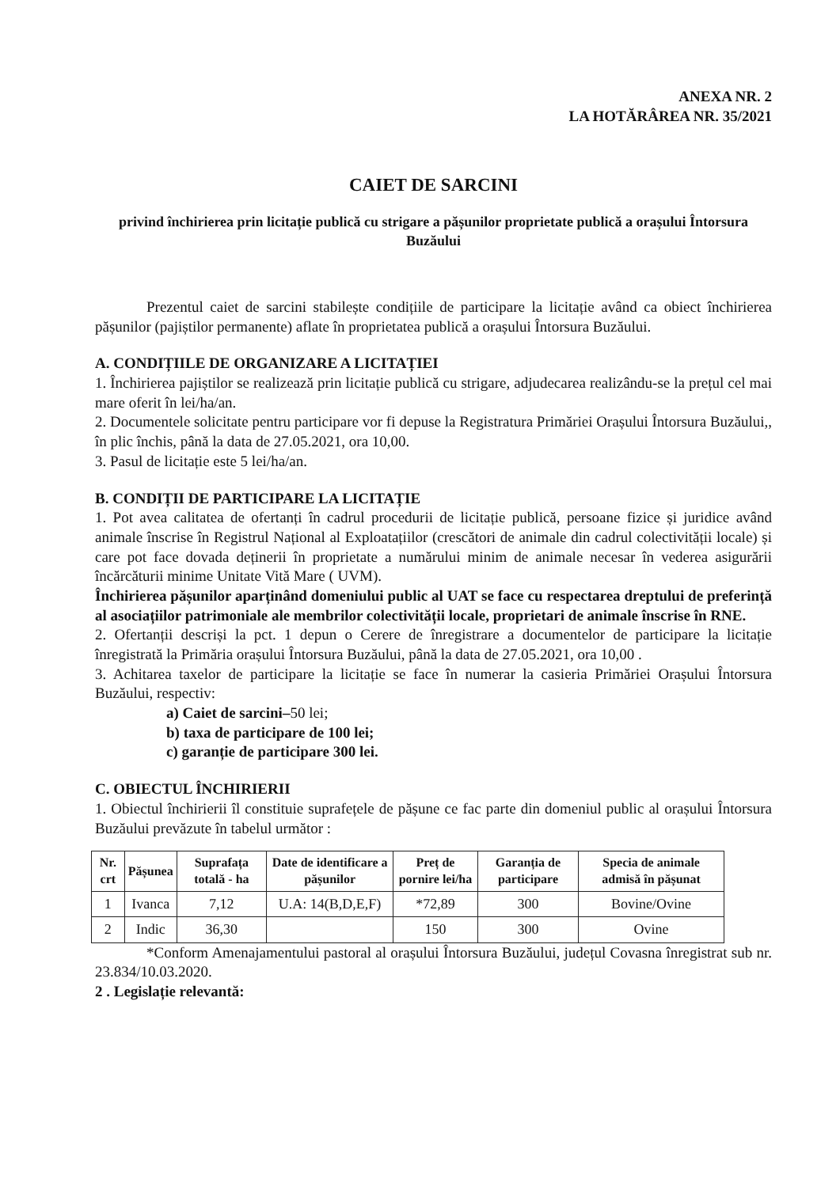ANEXA NR. 2
LA HOTĂRÂREA NR. 35/2021
CAIET DE SARCINI
privind închirierea prin licitație publică cu strigare a pășunilor proprietate publică a orașului Întorsura Buzăului
Prezentul caiet de sarcini stabilește condițiile de participare la licitație având ca obiect închirierea pășunilor (pajiștilor permanente) aflate în proprietatea publică a orașului Întorsura Buzăului.
A. CONDIȚIILE DE ORGANIZARE A LICITAȚIEI
1. Închirierea pajiștilor se realizează prin licitație publică cu strigare, adjudecarea realizându-se la prețul cel mai mare oferit în lei/ha/an.
2. Documentele solicitate pentru participare vor fi depuse la Registratura Primăriei Orașului Întorsura Buzăului,, în plic închis, până la data de 27.05.2021, ora 10,00.
3. Pasul de licitație este 5 lei/ha/an.
B. CONDIȚII DE PARTICIPARE LA LICITAȚIE
1. Pot avea calitatea de ofertanți în cadrul procedurii de licitație publică, persoane fizice și juridice având animale înscrise în Registrul Național al Exploatațiilor (crescători de animale din cadrul colectivității locale) și care pot face dovada deținerii în proprietate a numărului minim de animale necesar în vederea asigurării încărcăturii minime Unitate Vită Mare ( UVM).
Închirierea pășunilor aparținând domeniului public al UAT se face cu respectarea dreptului de preferință al asociațiilor patrimoniale ale membrilor colectivității locale, proprietari de animale înscrise în RNE.
2. Ofertanții descriși la pct. 1 depun o Cerere de înregistrare a documentelor de participare la licitație înregistrată la Primăria orașului Întorsura Buzăului, până la data de 27.05.2021, ora 10,00 .
3. Achitarea taxelor de participare la licitație se face în numerar la casieria Primăriei Orașului Întorsura Buzăului, respectiv:
a) Caiet de sarcini–50 lei;
b) taxa de participare de 100 lei;
c) garanție de participare 300 lei.
C. OBIECTUL ÎNCHIRIERII
1. Obiectul închirierii îl constituie suprafețele de pășune ce fac parte din domeniul public al orașului Întorsura Buzăului prevăzute în tabelul următor :
| Nr. crt | Pășunea | Suprafața totală - ha | Date de identificare a pășunilor | Preț de pornire lei/ha | Garanția de participare | Specia de animale admisă în pășunat |
| --- | --- | --- | --- | --- | --- | --- |
| 1 | Ivanca | 7,12 | U.A: 14(B,D,E,F) | *72,89 | 300 | Bovine/Ovine |
| 2 | Indic | 36,30 | | 150 | 300 | Ovine |
*Conform Amenajamentului pastoral al orașului Întorsura Buzăului, județul Covasna înregistrat sub nr. 23.834/10.03.2020.
2 . Legislație relevantă: